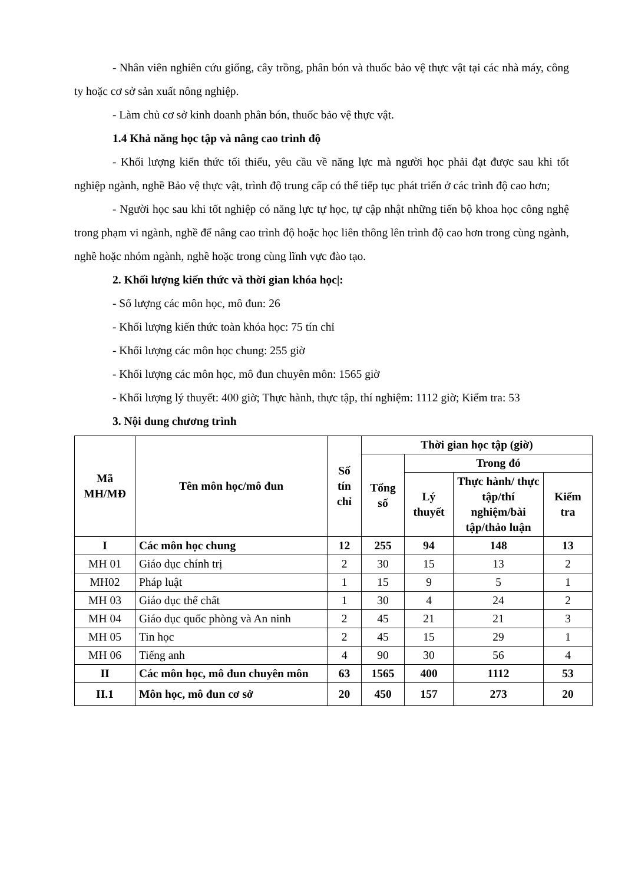- Nhân viên nghiên cứu giống, cây trồng, phân bón và thuốc bảo vệ thực vật tại các nhà máy, công ty hoặc cơ sở sản xuất nông nghiệp.
- Làm chủ cơ sở kinh doanh phân bón, thuốc bảo vệ thực vật.
1.4 Khả năng học tập và nâng cao trình độ
- Khối lượng kiến thức tối thiểu, yêu cầu về năng lực mà người học phải đạt được sau khi tốt nghiệp ngành, nghề Bảo vệ thực vật, trình độ trung cấp có thể tiếp tục phát triển ở các trình độ cao hơn;
- Người học sau khi tốt nghiệp có năng lực tự học, tự cập nhật những tiến bộ khoa học công nghệ trong phạm vi ngành, nghề để nâng cao trình độ hoặc học liên thông lên trình độ cao hơn trong cùng ngành, nghề hoặc nhóm ngành, nghề hoặc trong cùng lĩnh vực đào tạo.
2. Khối lượng kiến thức và thời gian khóa học|:
- Số lượng các môn học, mô đun: 26
- Khối lượng kiến thức toàn khóa học: 75 tín chỉ
- Khối lượng các môn học chung: 255 giờ
- Khối lượng các môn học, mô đun chuyên môn: 1565 giờ
- Khối lượng lý thuyết: 400 giờ; Thực hành, thực tập, thí nghiệm: 1112 giờ; Kiểm tra: 53
3. Nội dung chương trình
| Mã MH/MĐ | Tên môn học/mô đun | Số tín chỉ | Thời gian học tập (giờ) | | | |
| --- | --- | --- | --- | --- | --- | --- |
| | | | Tổng số | Trong đó | | |
| | | | | Lý thuyết | Thực hành/ thực tập/thí nghiệm/bài tập/thảo luận | Kiểm tra |
| I | Các môn học chung | 12 | 255 | 94 | 148 | 13 |
| MH 01 | Giáo dục chính trị | 2 | 30 | 15 | 13 | 2 |
| MH02 | Pháp luật | 1 | 15 | 9 | 5 | 1 |
| MH 03 | Giáo dục thể chất | 1 | 30 | 4 | 24 | 2 |
| MH 04 | Giáo dục quốc phòng và An ninh | 2 | 45 | 21 | 21 | 3 |
| MH 05 | Tin học | 2 | 45 | 15 | 29 | 1 |
| MH 06 | Tiếng anh | 4 | 90 | 30 | 56 | 4 |
| II | Các môn học, mô đun chuyên môn | 63 | 1565 | 400 | 1112 | 53 |
| II.1 | Môn học, mô đun cơ sở | 20 | 450 | 157 | 273 | 20 |